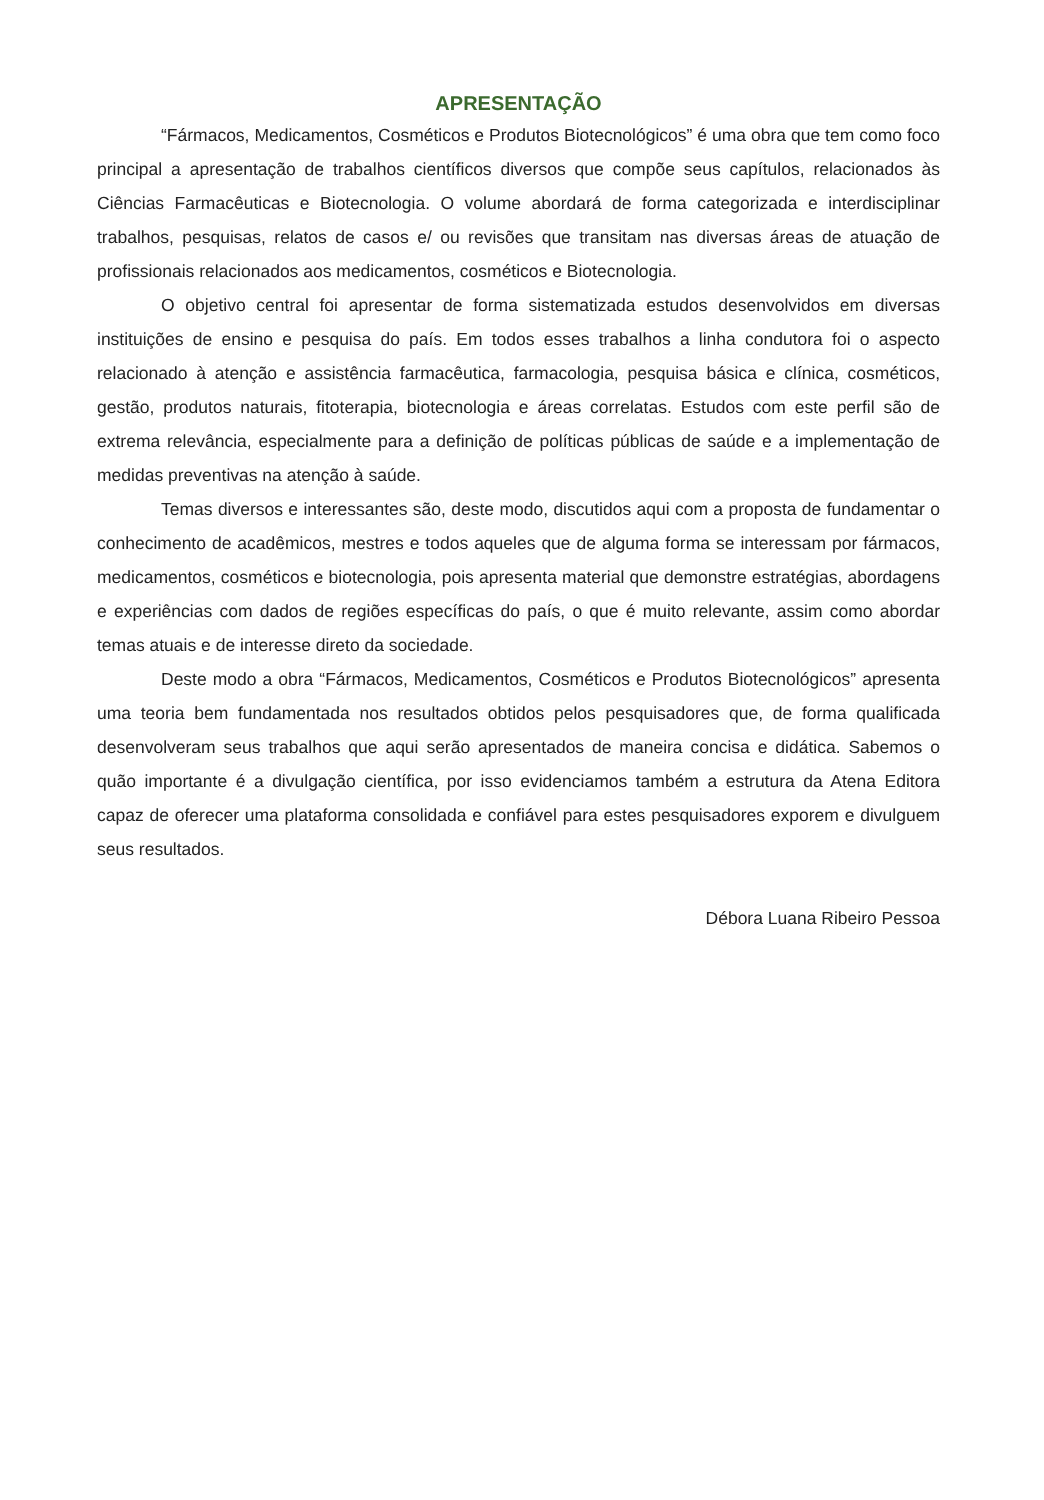APRESENTAÇÃO
“Fármacos, Medicamentos, Cosméticos e Produtos Biotecnológicos” é uma obra que tem como foco principal a apresentação de trabalhos científicos diversos que compõe seus capítulos, relacionados às Ciências Farmacêuticas e Biotecnologia. O volume abordará de forma categorizada e interdisciplinar trabalhos, pesquisas, relatos de casos e/ ou revisões que transitam nas diversas áreas de atuação de profissionais relacionados aos medicamentos, cosméticos e Biotecnologia.
O objetivo central foi apresentar de forma sistematizada estudos desenvolvidos em diversas instituições de ensino e pesquisa do país. Em todos esses trabalhos a linha condutora foi o aspecto relacionado à atenção e assistência farmacêutica, farmacologia, pesquisa básica e clínica, cosméticos, gestão, produtos naturais, fitoterapia, biotecnologia e áreas correlatas. Estudos com este perfil são de extrema relevância, especialmente para a definição de políticas públicas de saúde e a implementação de medidas preventivas na atenção à saúde.
Temas diversos e interessantes são, deste modo, discutidos aqui com a proposta de fundamentar o conhecimento de acadêmicos, mestres e todos aqueles que de alguma forma se interessam por fármacos, medicamentos, cosméticos e biotecnologia, pois apresenta material que demonstre estratégias, abordagens e experiências com dados de regiões específicas do país, o que é muito relevante, assim como abordar temas atuais e de interesse direto da sociedade.
Deste modo a obra “Fármacos, Medicamentos, Cosméticos e Produtos Biotecnológicos” apresenta uma teoria bem fundamentada nos resultados obtidos pelos pesquisadores que, de forma qualificada desenvolveram seus trabalhos que aqui serão apresentados de maneira concisa e didática. Sabemos o quão importante é a divulgação científica, por isso evidenciamos também a estrutura da Atena Editora capaz de oferecer uma plataforma consolidada e confiável para estes pesquisadores exporem e divulguem seus resultados.
Débora Luana Ribeiro Pessoa